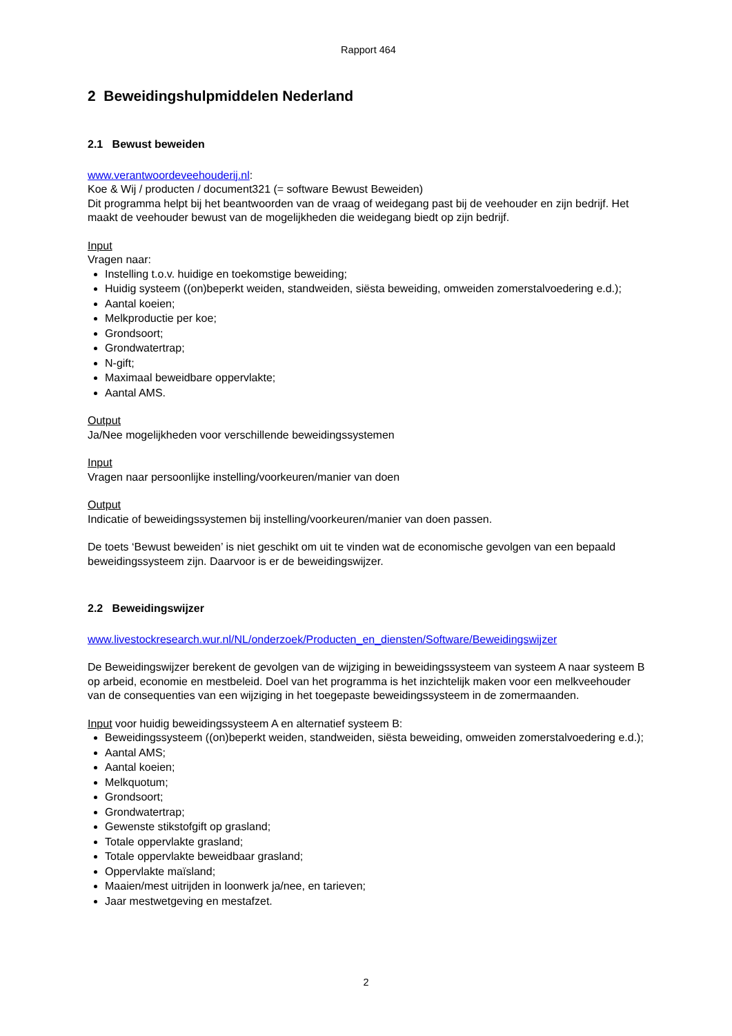Rapport 464
2 Beweidingshulpmiddelen Nederland
2.1 Bewust beweiden
www.verantwoordeveehouderij.nl:
Koe & Wij / producten / document321 (= software Bewust Beweiden)
Dit programma helpt bij het beantwoorden van de vraag of weidegang past bij de veehouder en zijn bedrijf. Het maakt de veehouder bewust van de mogelijkheden die weidegang biedt op zijn bedrijf.
Input
Vragen naar:
Instelling t.o.v. huidige en toekomstige beweiding;
Huidig systeem ((on)beperkt weiden, standweiden, siësta beweiding, omweiden zomerstalvoedering e.d.);
Aantal koeien;
Melkproductie per koe;
Grondsoort;
Grondwatertrap;
N-gift;
Maximaal beweidbare oppervlakte;
Aantal AMS.
Output
Ja/Nee mogelijkheden voor verschillende beweidingssystemen
Input
Vragen naar persoonlijke instelling/voorkeuren/manier van doen
Output
Indicatie of beweidingssystemen bij instelling/voorkeuren/manier van doen passen.
De toets ‘Bewust beweiden’ is niet geschikt om uit te vinden wat de economische gevolgen van een bepaald beweidingssysteem zijn. Daarvoor is er de beweidingswijzer.
2.2 Beweidingswijzer
www.livestockresearch.wur.nl/NL/onderzoek/Producten_en_diensten/Software/Beweidingswijzer
De Beweidingswijzer berekent de gevolgen van de wijziging in beweidingssysteem van systeem A naar systeem B op arbeid, economie en mestbeleid. Doel van het programma is het inzichtelijk maken voor een melkveehouder van de consequenties van een wijziging in het toegepaste beweidingssysteem in de zomermaanden.
Input voor huidig beweidingssysteem A en alternatief systeem B:
Beweidingssysteem ((on)beperkt weiden, standweiden, siësta beweiding, omweiden zomerstalvoedering e.d.);
Aantal AMS;
Aantal koeien;
Melkquotum;
Grondsoort;
Grondwatertrap;
Gewenste stikstofgift op grasland;
Totale oppervlakte grasland;
Totale oppervlakte beweidbaar grasland;
Oppervlakte maïsland;
Maaien/mest uitrijden in loonwerk ja/nee, en tarieven;
Jaar mestwetgeving en mestafzet.
2